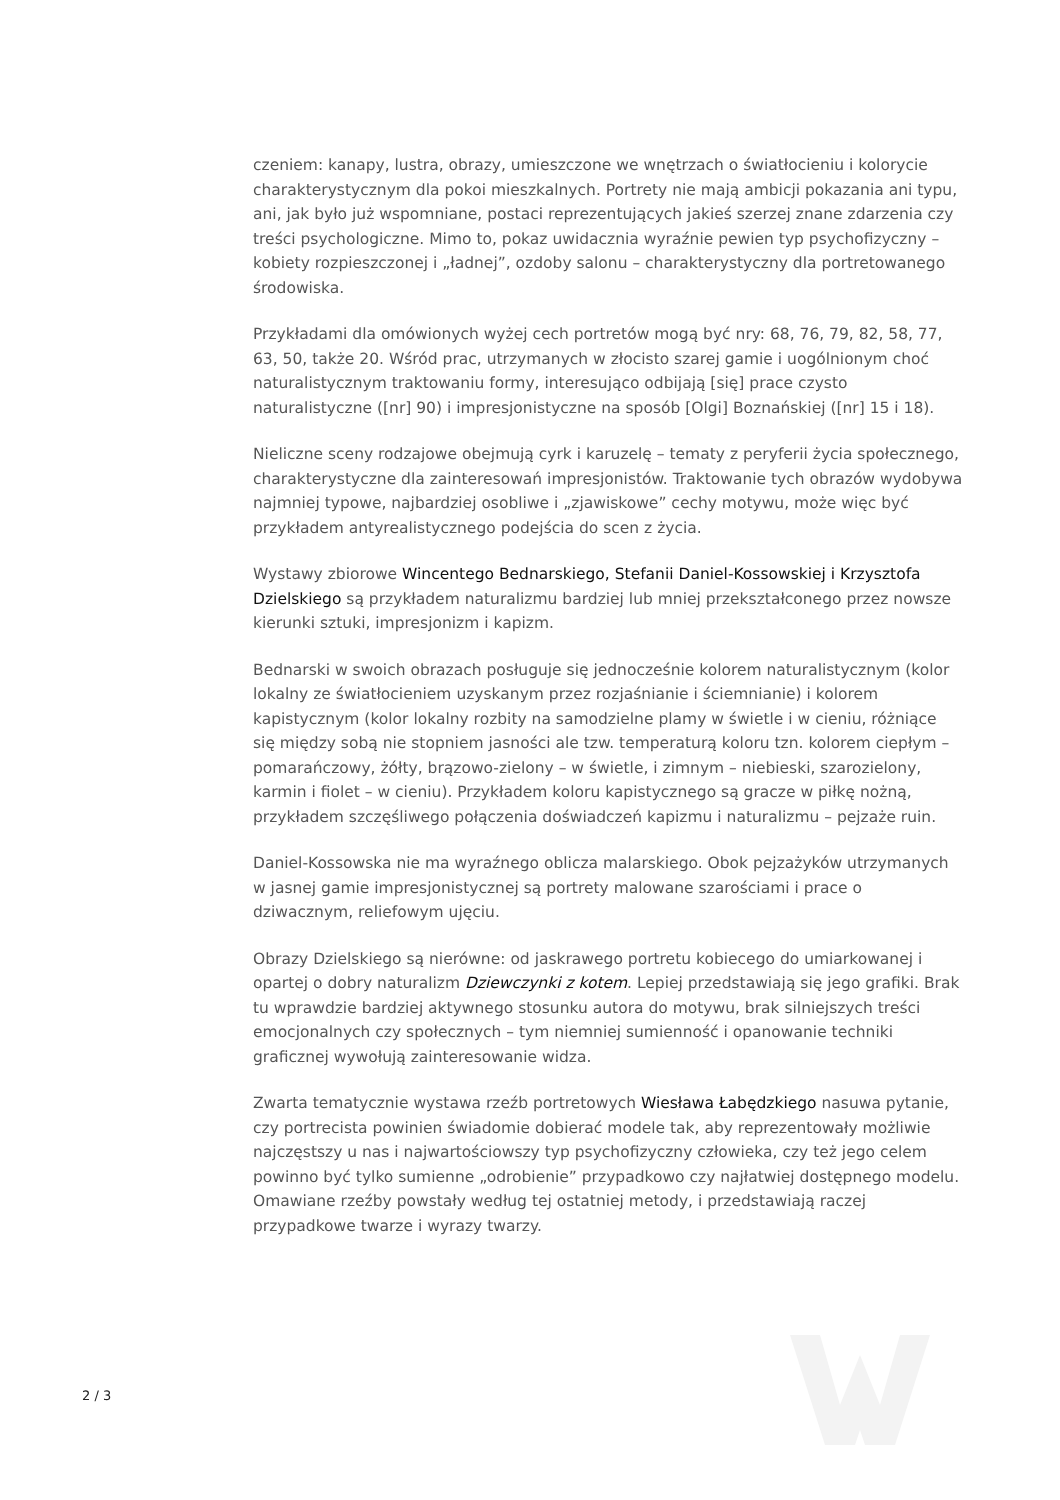czeniem: kanapy, lustra, obrazy, umieszczone we wnętrzach o światłocieniu i kolorycie charakterystycznym dla pokoi mieszkalnych. Portrety nie mają ambicji pokazania ani typu, ani, jak było już wspomniane, postaci reprezentujących jakieś szerzej znane zdarzenia czy treści psychologiczne. Mimo to, pokaz uwidacznia wyraźnie pewien typ psychofizyczny – kobiety rozpieszczonej i „ładnej”, ozdoby salonu – charakterystyczny dla portretowanego środowiska.
Przykładami dla omówionych wyżej cech portretów mogą być nry: 68, 76, 79, 82, 58, 77, 63, 50, także 20. Wśród prac, utrzymanych w złocisto szarej gamie i uogólnionym choć naturalistycznym traktowaniu formy, interesująco odbijają [się] prace czysto naturalistyczne ([nr] 90) i impresjonistyczne na sposób [Olgi] Boznańskiej ([nr] 15 i 18).
Nieliczne sceny rodzajowe obejmują cyrk i karuzelę – tematy z peryferii życia społecznego, charakterystyczne dla zainteresowań impresjonistów. Traktowanie tych obrazów wydobywa najmniej typowe, najbardziej osobliwe i „zjawiskowe” cechy motywu, może więc być przykładem antyrealistycznego podejścia do scen z życia.
Wystawy zbiorowe Wincentego Bednarskiego, Stefanii Daniel-Kossowskiej i Krzysztofa Dzielskiego są przykładem naturalizmu bardziej lub mniej przekształconego przez nowsze kierunki sztuki, impresjonizm i kapizm.
Bednarski w swoich obrazach posługuje się jednocześnie kolorem naturalistycznym (kolor lokalny ze światłocieniem uzyskanym przez rozjaśnianie i ściemnianie) i kolorem kapistycznym (kolor lokalny rozbity na samodzielne plamy w świetle i w cieniu, różniące się między sobą nie stopniem jasności ale tzw. temperaturą koloru tzn. kolorem ciepłym – pomarańczowy, żółty, brązowo-zielony – w świetle, i zimnym – niebieski, szarozielony, karmin i fiolet – w cieniu). Przykładem koloru kapistycznego są gracze w piłkę nożną, przykładem szczęśliwego połączenia doświadczeń kapizmu i naturalizmu – pejzaże ruin.
Daniel-Kossowska nie ma wyraźnego oblicza malarskiego. Obok pejzażyków utrzymanych w jasnej gamie impresjonistycznej są portrety malowane szarościami i prace o dziwacznym, reliefowym ujęciu.
Obrazy Dzielskiego są nierówne: od jaskrawego portretu kobiecego do umiarkowanej i opartej o dobry naturalizm Dziewczynki z kotem. Lepiej przedstawiają się jego grafiki. Brak tu wprawdzie bardziej aktywnego stosunku autora do motywu, brak silniejszych treści emocjonalnych czy społecznych – tym niemniej sumienność i opanowanie techniki graficznej wywołują zainteresowanie widza.
Zwarta tematycznie wystawa rzeźb portretowych Wiesława Łabędzkiego nasuwa pytanie, czy portrecista powinien świadomie dobierać modele tak, aby reprezentowały możliwie najczęstszy u nas i najwartościowszy typ psychofizyczny człowieka, czy też jego celem powinno być tylko sumienne „odrobienie” przypadkowo czy najłatwiej dostępnego modelu. Omawiane rzeźby powstały według tej ostatniej metody, i przedstawiają raczej przypadkowe twarze i wyrazy twarzy.
2 / 3